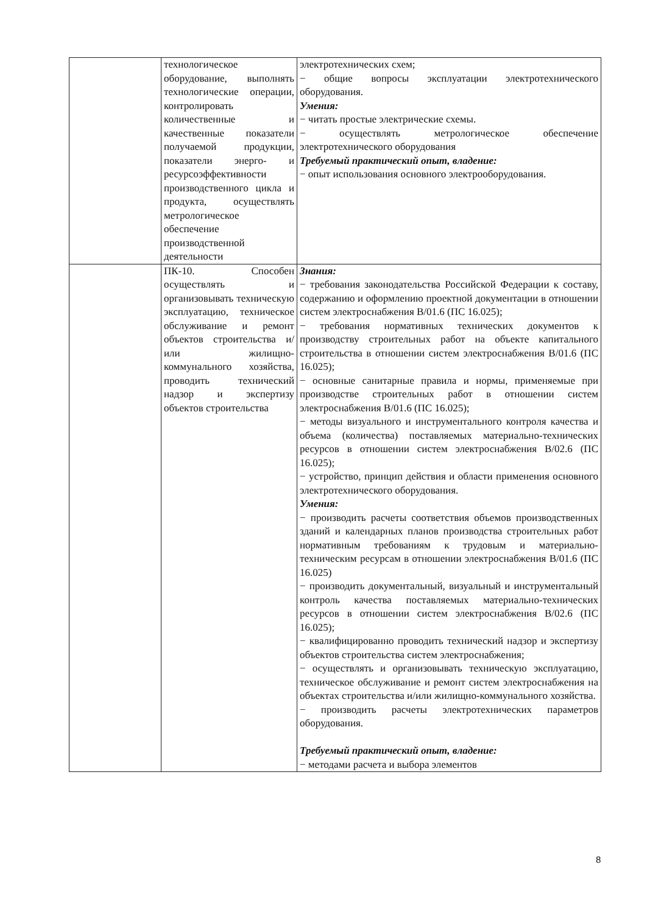| | технологическое оборудование, выполнять технологические операции, контролировать количественные и качественные показатели получаемой продукции, показатели энерго- и ресурсоэффективности производственного цикла и продукта, осуществлять метрологическое обеспечение производственной деятельности | электротехнических схем; − общие вопросы эксплуатации электротехнического оборудования. Умения: − читать простые электрические схемы. − осуществлять метрологическое обеспечение электротехнического оборудования Требуемый практический опыт, владение: − опыт использования основного электрооборудования. |
| | ПК-10. Способен осуществлять и организовывать техническую эксплуатацию, техническое обслуживание и ремонт объектов строительства и/или жилищно-коммунального хозяйства, проводить технический надзор и экспертизу объектов строительства | Знания: − требования законодательства Российской Федерации к составу, содержанию и оформлению проектной документации в отношении систем электроснабжения B/01.6 (ПС 16.025); − требования нормативных технических документов к производству строительных работ на объекте капитального строительства в отношении систем электроснабжения B/01.6 (ПС 16.025); − основные санитарные правила и нормы, применяемые при производстве строительных работ в отношении систем электроснабжения B/01.6 (ПС 16.025); − методы визуального и инструментального контроля качества и объема (количества) поставляемых материально-технических ресурсов в отношении систем электроснабжения B/02.6 (ПС 16.025); − устройство, принцип действия и области применения основного электротехнического оборудования. Умения: − производить расчеты соответствия объемов производственных зданий и календарных планов производства строительных работ нормативным требованиям к трудовым и материально-техническим ресурсам в отношении электроснабжения B/01.6 (ПС 16.025) − производить документальный, визуальный и инструментальный контроль качества поставляемых материально-технических ресурсов в отношении систем электроснабжения B/02.6 (ПС 16.025); − квалифицированно проводить технический надзор и экспертизу объектов строительства систем электроснабжения; − осуществлять и организовывать техническую эксплуатацию, техническое обслуживание и ремонт систем электроснабжения на объектах строительства и/или жилищно-коммунального хозяйства. − производить расчеты электротехнических параметров оборудования. Требуемый практический опыт, владение: − методами расчета и выбора элементов |
8